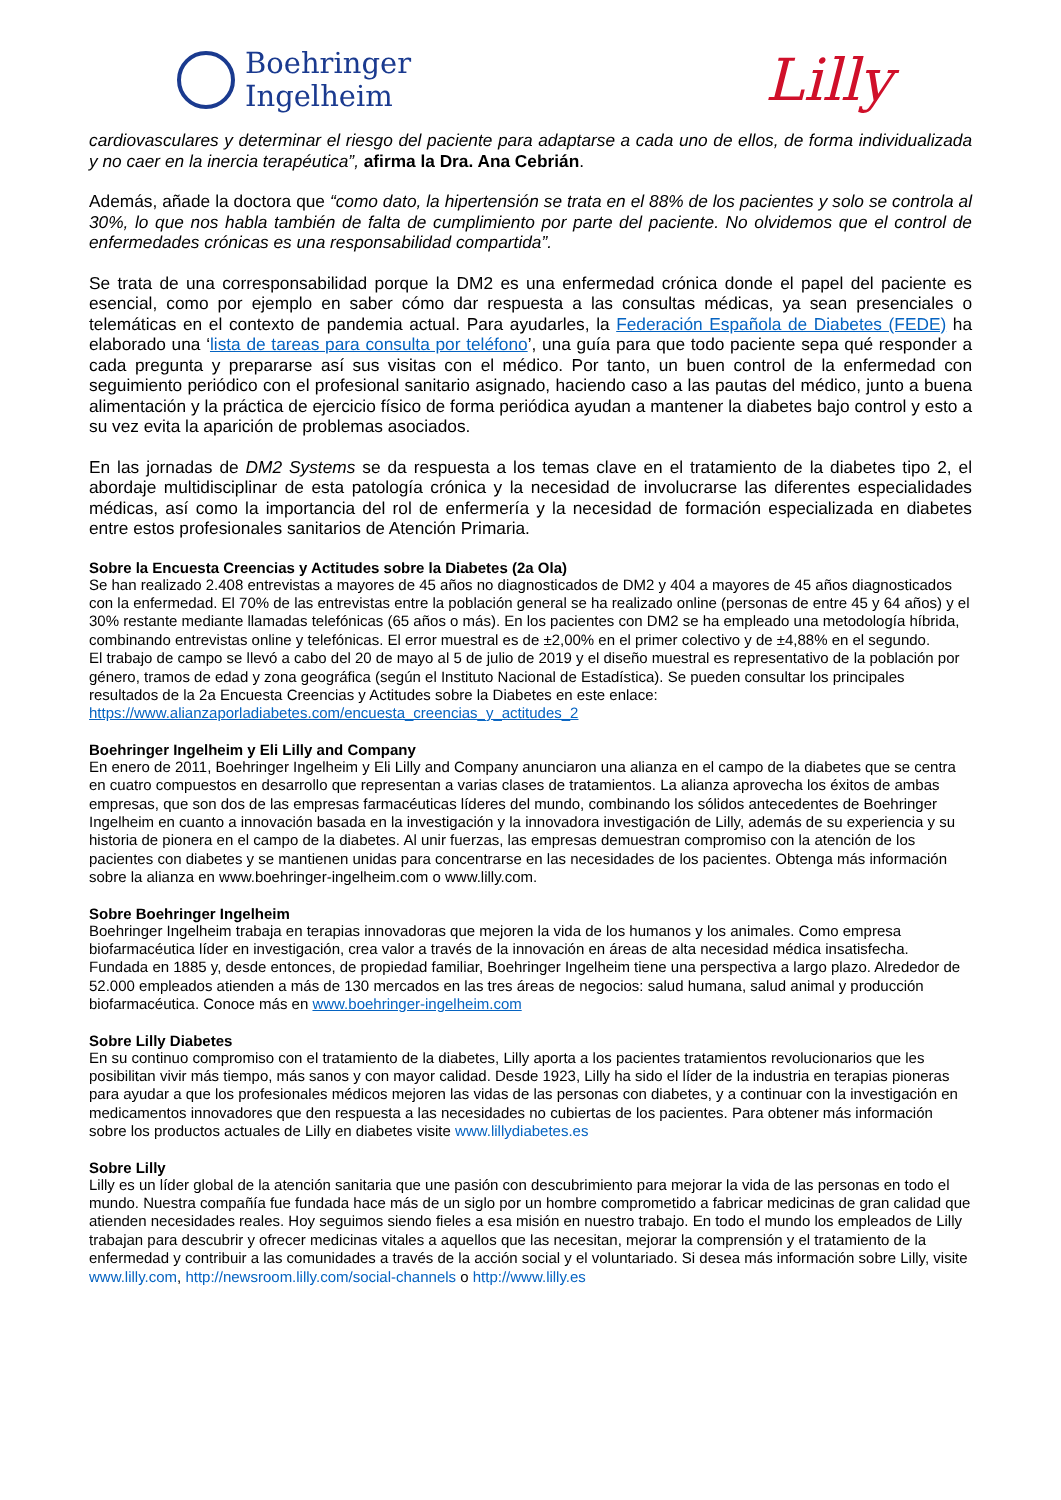Boehringer
Ingelheim
Lilly
cardiovasculares y determinar el riesgo del paciente para adaptarse a cada uno de ellos, de forma individualizada y no caer en la inercia terapéutica”, afirma la Dra. Ana Cebrián.
Además, añade la doctora que “como dato, la hipertensión se trata en el 88% de los pacientes y solo se controla al 30%, lo que nos habla también de falta de cumplimiento por parte del paciente. No olvidemos que el control de enfermedades crónicas es una responsabilidad compartida”.
Se trata de una corresponsabilidad porque la DM2 es una enfermedad crónica donde el papel del paciente es esencial, como por ejemplo en saber cómo dar respuesta a las consultas médicas, ya sean presenciales o telemáticas en el contexto de pandemia actual. Para ayudarles, la Federación Española de Diabetes (FEDE) ha elaborado una ‘lista de tareas para consulta por teléfono’, una guía para que todo paciente sepa qué responder a cada pregunta y prepararse así sus visitas con el médico. Por tanto, un buen control de la enfermedad con seguimiento periódico con el profesional sanitario asignado, haciendo caso a las pautas del médico, junto a buena alimentación y la práctica de ejercicio físico de forma periódica ayudan a mantener la diabetes bajo control y esto a su vez evita la aparición de problemas asociados.
En las jornadas de DM2 Systems se da respuesta a los temas clave en el tratamiento de la diabetes tipo 2, el abordaje multidisciplinar de esta patología crónica y la necesidad de involucrarse las diferentes especialidades médicas, así como la importancia del rol de enfermería y la necesidad de formación especializada en diabetes entre estos profesionales sanitarios de Atención Primaria.
Sobre la Encuesta Creencias y Actitudes sobre la Diabetes (2a Ola)
Se han realizado 2.408 entrevistas a mayores de 45 años no diagnosticados de DM2 y 404 a mayores de 45 años diagnosticados con la enfermedad. El 70% de las entrevistas entre la población general se ha realizado online (personas de entre 45 y 64 años) y el 30% restante mediante llamadas telefónicas (65 años o más). En los pacientes con DM2 se ha empleado una metodología híbrida, combinando entrevistas online y telefónicas. El error muestral es de ±2,00% en el primer colectivo y de ±4,88% en el segundo.
El trabajo de campo se llevó a cabo del 20 de mayo al 5 de julio de 2019 y el diseño muestral es representativo de la población por género, tramos de edad y zona geográfica (según el Instituto Nacional de Estadística). Se pueden consultar los principales resultados de la 2a Encuesta Creencias y Actitudes sobre la Diabetes en este enlace:
https://www.alianzaporladiabetes.com/encuesta_creencias_y_actitudes_2
Boehringer Ingelheim y Eli Lilly and Company
En enero de 2011, Boehringer Ingelheim y Eli Lilly and Company anunciaron una alianza en el campo de la diabetes que se centra en cuatro compuestos en desarrollo que representan a varias clases de tratamientos. La alianza aprovecha los éxitos de ambas empresas, que son dos de las empresas farmacéuticas líderes del mundo, combinando los sólidos antecedentes de Boehringer Ingelheim en cuanto a innovación basada en la investigación y la innovadora investigación de Lilly, además de su experiencia y su historia de pionera en el campo de la diabetes. Al unir fuerzas, las empresas demuestran compromiso con la atención de los pacientes con diabetes y se mantienen unidas para concentrarse en las necesidades de los pacientes. Obtenga más información sobre la alianza en www.boehringer-ingelheim.com o www.lilly.com.
Sobre Boehringer Ingelheim
Boehringer Ingelheim trabaja en terapias innovadoras que mejoren la vida de los humanos y los animales. Como empresa biofarmacéutica líder en investigación, crea valor a través de la innovación en áreas de alta necesidad médica insatisfecha. Fundada en 1885 y, desde entonces, de propiedad familiar, Boehringer Ingelheim tiene una perspectiva a largo plazo. Alrededor de 52.000 empleados atienden a más de 130 mercados en las tres áreas de negocios: salud humana, salud animal y producción biofarmacéutica. Conoce más en www.boehringer-ingelheim.com
Sobre Lilly Diabetes
En su continuo compromiso con el tratamiento de la diabetes, Lilly aporta a los pacientes tratamientos revolucionarios que les posibilitan vivir más tiempo, más sanos y con mayor calidad. Desde 1923, Lilly ha sido el líder de la industria en terapias pioneras para ayudar a que los profesionales médicos mejoren las vidas de las personas con diabetes, y a continuar con la investigación en medicamentos innovadores que den respuesta a las necesidades no cubiertas de los pacientes. Para obtener más información sobre los productos actuales de Lilly en diabetes visite www.lillydiabetes.es
Sobre Lilly
Lilly es un líder global de la atención sanitaria que une pasión con descubrimiento para mejorar la vida de las personas en todo el mundo. Nuestra compañía fue fundada hace más de un siglo por un hombre comprometido a fabricar medicinas de gran calidad que atienden necesidades reales. Hoy seguimos siendo fieles a esa misión en nuestro trabajo. En todo el mundo los empleados de Lilly trabajan para descubrir y ofrecer medicinas vitales a aquellos que las necesitan, mejorar la comprensión y el tratamiento de la enfermedad y contribuir a las comunidades a través de la acción social y el voluntariado. Si desea más información sobre Lilly, visite www.lilly.com, http://newsroom.lilly.com/social-channels o http://www.lilly.es